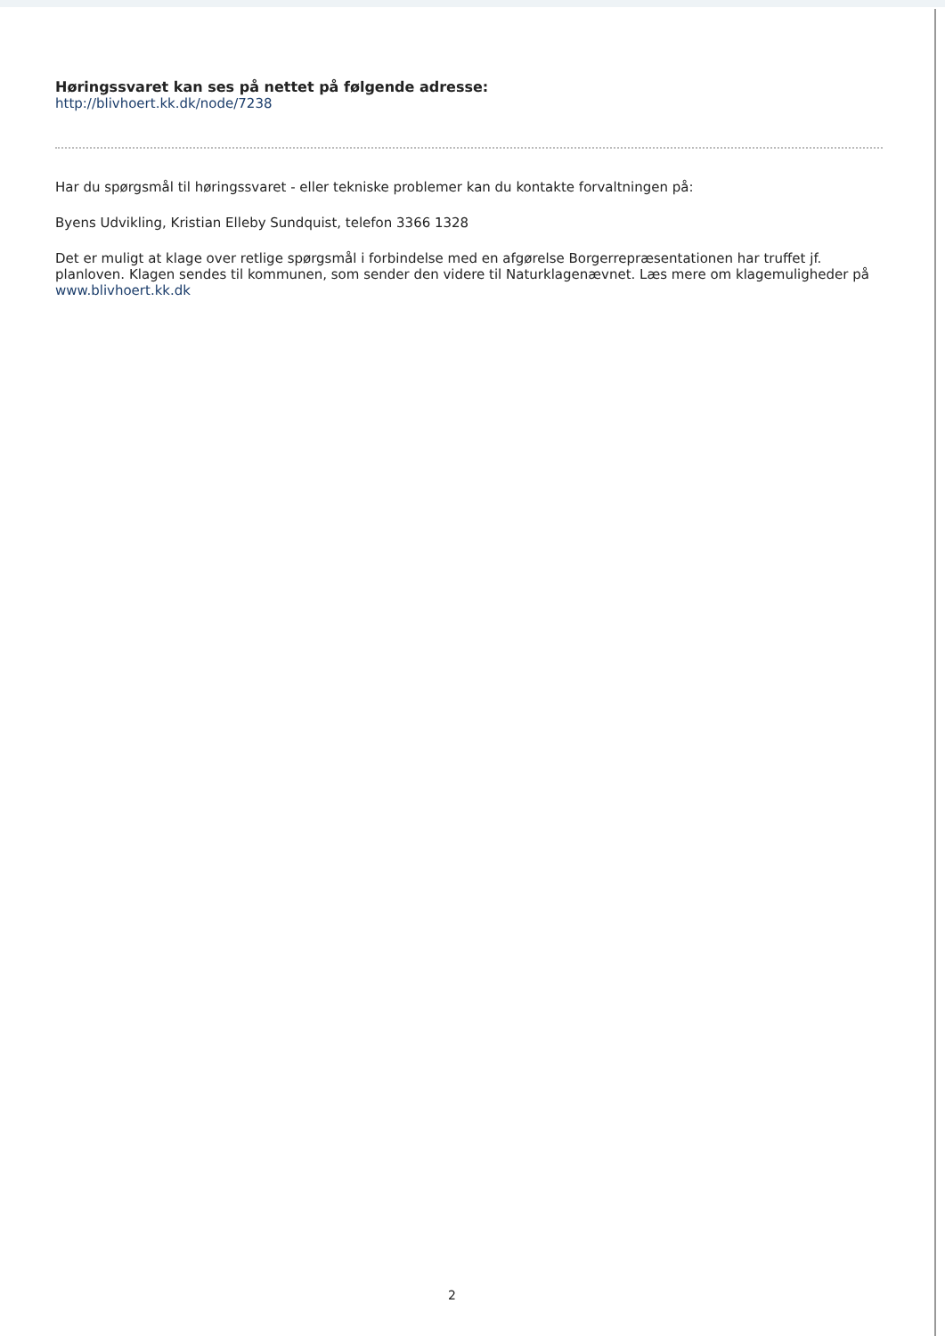Høringssvaret kan ses på nettet på følgende adresse:
http://blivhoert.kk.dk/node/7238
Har du spørgsmål til høringssvaret - eller tekniske problemer kan du kontakte forvaltningen på:
Byens Udvikling, Kristian Elleby Sundquist, telefon 3366 1328
Det er muligt at klage over retlige spørgsmål i forbindelse med en afgørelse Borgerrepræsentationen har truffet jf. planloven. Klagen sendes til kommunen, som sender den videre til Naturklagenævnet. Læs mere om klagemuligheder på www.blivhoert.kk.dk
2